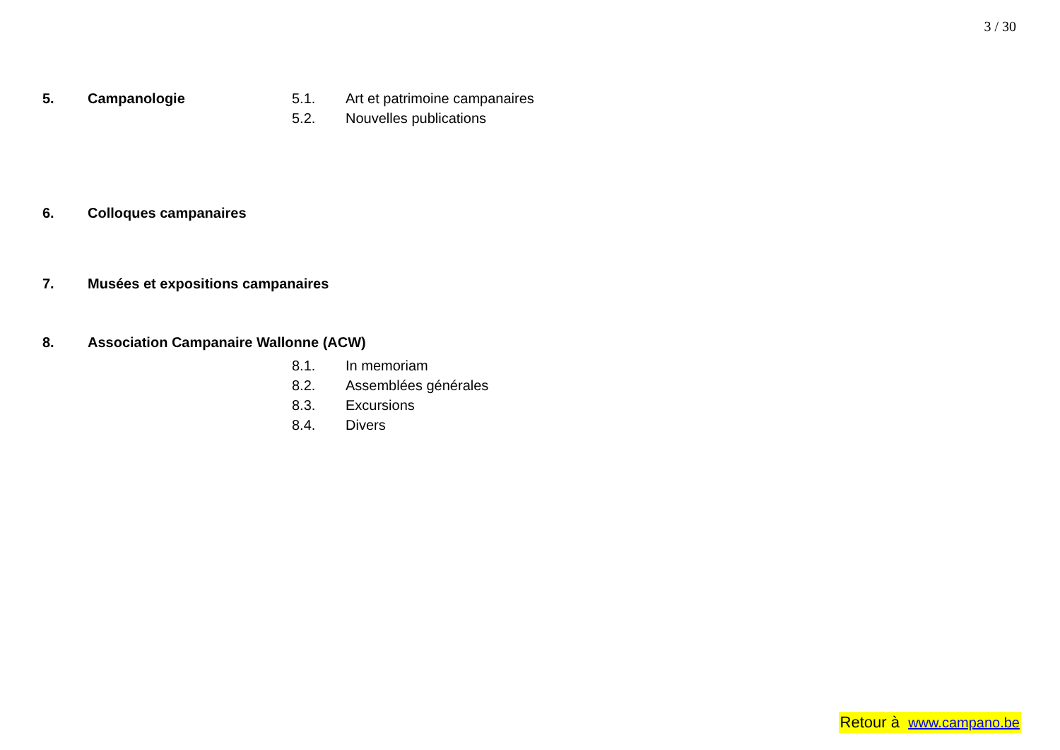3 / 30
5. Campanologie 5.1. Art et patrimoine campanaires
5.2. Nouvelles publications
6. Colloques campanaires
7. Musées et expositions campanaires
8. Association Campanaire Wallonne (ACW)
8.1. In memoriam
8.2. Assemblées générales
8.3. Excursions
8.4. Divers
Retour à www.campano.be